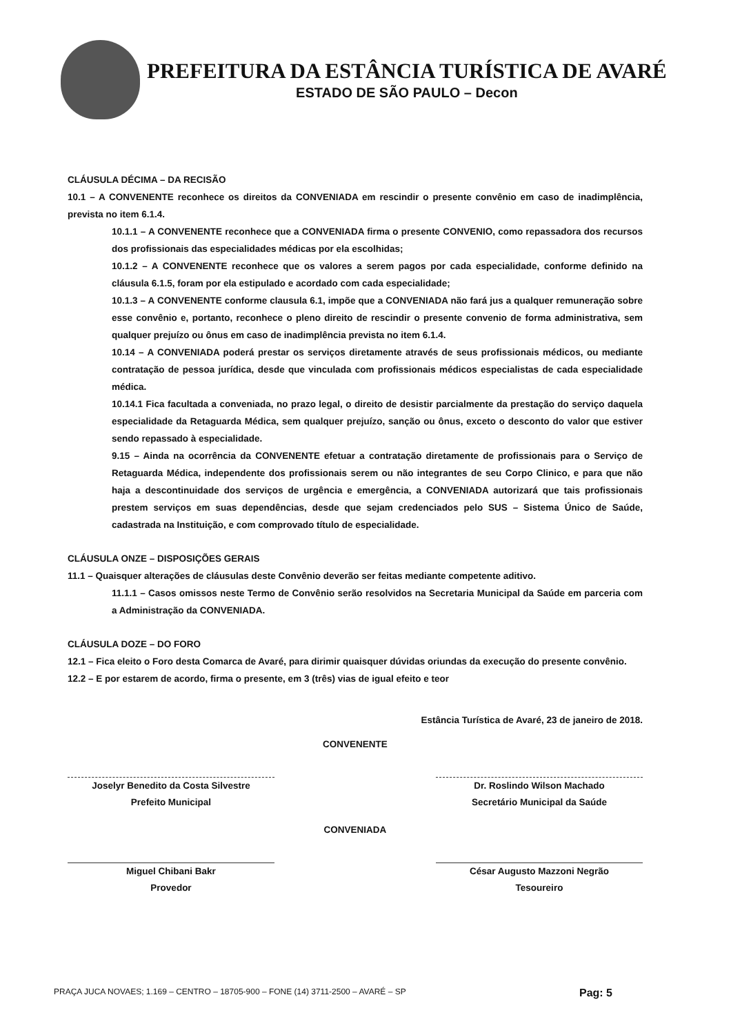PREFEITURA DA ESTÂNCIA TURÍSTICA DE AVARÉ
ESTADO DE SÃO PAULO – Decon
CLÁUSULA DÉCIMA – DA RECISÃO
10.1 – A CONVENENTE reconhece os direitos da CONVENIADA em rescindir o presente convênio em caso de inadimplência, prevista no item 6.1.4.
10.1.1 – A CONVENENTE reconhece que a CONVENIADA firma o presente CONVENIO, como repassadora dos recursos dos profissionais das especialidades médicas por ela escolhidas;
10.1.2 – A CONVENENTE reconhece que os valores a serem pagos por cada especialidade, conforme definido na cláusula 6.1.5, foram por ela estipulado e acordado com cada especialidade;
10.1.3 – A CONVENENTE conforme clausula 6.1, impõe que a CONVENIADA não fará jus a qualquer remuneração sobre esse convênio e, portanto, reconhece o pleno direito de rescindir o presente convenio de forma administrativa, sem qualquer prejuízo ou ônus em caso de inadimplência prevista no item 6.1.4.
10.14 – A CONVENIADA poderá prestar os serviços diretamente através de seus profissionais médicos, ou mediante contratação de pessoa jurídica, desde que vinculada com profissionais médicos especialistas de cada especialidade médica.
10.14.1 Fica facultada a conveniada, no prazo legal, o direito de desistir parcialmente da prestação do serviço daquela especialidade da Retaguarda Médica, sem qualquer prejuízo, sanção ou ônus, exceto o desconto do valor que estiver sendo repassado à especialidade.
9.15 – Ainda na ocorrência da CONVENENTE efetuar a contratação diretamente de profissionais para o Serviço de Retaguarda Médica, independente dos profissionais serem ou não integrantes de seu Corpo Clinico, e para que não haja a descontinuidade dos serviços de urgência e emergência, a CONVENIADA autorizará que tais profissionais prestem serviços em suas dependências, desde que sejam credenciados pelo SUS – Sistema Único de Saúde, cadastrada na Instituição, e com comprovado título de especialidade.
CLÁUSULA ONZE – DISPOSIÇÕES GERAIS
11.1 – Quaisquer alterações de cláusulas deste Convênio deverão ser feitas mediante competente aditivo.
11.1.1 – Casos omissos neste Termo de Convênio serão resolvidos na Secretaria Municipal da Saúde em parceria com a Administração da CONVENIADA.
CLÁUSULA DOZE – DO FORO
12.1 – Fica eleito o Foro desta Comarca de Avaré, para dirimir quaisquer dúvidas oriundas da execução do presente convênio.
12.2 – E por estarem de acordo, firma o presente, em 3 (três) vias de igual efeito e teor
Estância Turística de Avaré, 23 de janeiro de 2018.
CONVENENTE
Joselyr Benedito da Costa Silvestre
Prefeito Municipal
Dr. Roslindo Wilson Machado
Secretário Municipal da Saúde
CONVENIADA
Miguel Chibani Bakr
Provedor
César Augusto Mazzoni Negrão
Tesoureiro
PRAÇA JUCA NOVAES; 1.169 – CENTRO – 18705-900 – FONE (14) 3711-2500 – AVARÉ – SP Pag: 5